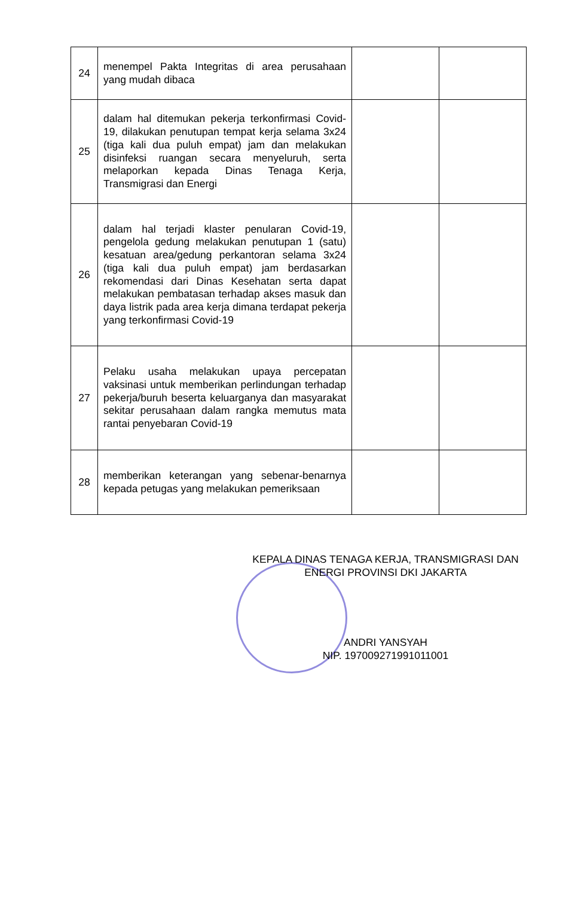| 24 | menempel Pakta Integritas di area perusahaan yang mudah dibaca | | |
| 25 | dalam hal ditemukan pekerja terkonfirmasi Covid-19, dilakukan penutupan tempat kerja selama 3x24 (tiga kali dua puluh empat) jam dan melakukan disinfeksi ruangan secara menyeluruh, serta melaporkan kepada Dinas Tenaga Kerja, Transmigrasi dan Energi | | |
| 26 | dalam hal terjadi klaster penularan Covid-19, pengelola gedung melakukan penutupan 1 (satu) kesatuan area/gedung perkantoran selama 3x24 (tiga kali dua puluh empat) jam berdasarkan rekomendasi dari Dinas Kesehatan serta dapat melakukan pembatasan terhadap akses masuk dan daya listrik pada area kerja dimana terdapat pekerja yang terkonfirmasi Covid-19 | | |
| 27 | Pelaku usaha melakukan upaya percepatan vaksinasi untuk memberikan perlindungan terhadap pekerja/buruh beserta keluarganya dan masyarakat sekitar perusahaan dalam rangka memutus mata rantai penyebaran Covid-19 | | |
| 28 | memberikan keterangan yang sebenar-benarnya kepada petugas yang melakukan pemeriksaan | | |
KEPALA DINAS TENAGA KERJA, TRANSMIGRASI DAN ENERGI PROVINSI DKI JAKARTA
ANDRI YANSYAH
NIP. 197009271991011001